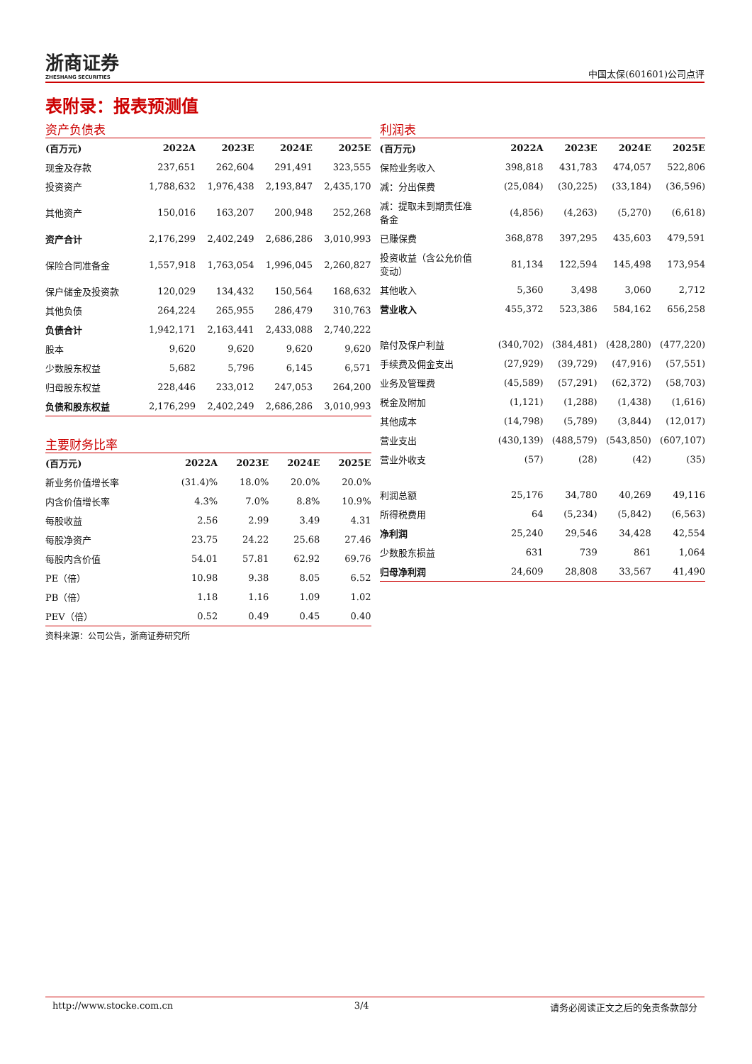浙商证券
ZHESHANG SECURITIES
中国太保(601601)公司点评
表附录：报表预测值
资产负债表
| (百万元) | 2022A | 2023E | 2024E | 2025E |
| --- | --- | --- | --- | --- |
| 现金及存款 | 237,651 | 262,604 | 291,491 | 323,555 |
| 投资资产 | 1,788,632 | 1,976,438 | 2,193,847 | 2,435,170 |
| 其他资产 | 150,016 | 163,207 | 200,948 | 252,268 |
| 资产合计 | 2,176,299 | 2,402,249 | 2,686,286 | 3,010,993 |
| 保险合同准备金 | 1,557,918 | 1,763,054 | 1,996,045 | 2,260,827 |
| 保户储金及投资款 | 120,029 | 134,432 | 150,564 | 168,632 |
| 其他负债 | 264,224 | 265,955 | 286,479 | 310,763 |
| 负债合计 | 1,942,171 | 2,163,441 | 2,433,088 | 2,740,222 |
| 股本 | 9,620 | 9,620 | 9,620 | 9,620 |
| 少数股东权益 | 5,682 | 5,796 | 6,145 | 6,571 |
| 归母股东权益 | 228,446 | 233,012 | 247,053 | 264,200 |
| 负债和股东权益 | 2,176,299 | 2,402,249 | 2,686,286 | 3,010,993 |
主要财务比率
| (百万元) | 2022A | 2023E | 2024E | 2025E |
| --- | --- | --- | --- | --- |
| 新业务价值增长率 | (31.4)% | 18.0% | 20.0% | 20.0% |
| 内含价值增长率 | 4.3% | 7.0% | 8.8% | 10.9% |
| 每股收益 | 2.56 | 2.99 | 3.49 | 4.31 |
| 每股净资产 | 23.75 | 24.22 | 25.68 | 27.46 |
| 每股内含价值 | 54.01 | 57.81 | 62.92 | 69.76 |
| PE（倍） | 10.98 | 9.38 | 8.05 | 6.52 |
| PB（倍） | 1.18 | 1.16 | 1.09 | 1.02 |
| PEV（倍） | 0.52 | 0.49 | 0.45 | 0.40 |
资料来源：公司公告，浙商证券研究所
利润表
| (百万元) | 2022A | 2023E | 2024E | 2025E |
| --- | --- | --- | --- | --- |
| 保险业务收入 | 398,818 | 431,783 | 474,057 | 522,806 |
| 减：分出保费 | (25,084) | (30,225) | (33,184) | (36,596) |
| 减：提取未到期责任准 备金 | (4,856) | (4,263) | (5,270) | (6,618) |
| 已赚保费 | 368,878 | 397,295 | 435,603 | 479,591 |
| 投资收益（含公允价值 变动） | 81,134 | 122,594 | 145,498 | 173,954 |
| 其他收入 | 5,360 | 3,498 | 3,060 | 2,712 |
| 营业收入 | 455,372 | 523,386 | 584,162 | 656,258 |
| 赔付及保户利益 | (340,702) | (384,481) | (428,280) | (477,220) |
| 手续费及佣金支出 | (27,929) | (39,729) | (47,916) | (57,551) |
| 业务及管理费 | (45,589) | (57,291) | (62,372) | (58,703) |
| 税金及附加 | (1,121) | (1,288) | (1,438) | (1,616) |
| 其他成本 | (14,798) | (5,789) | (3,844) | (12,017) |
| 营业支出 | (430,139) | (488,579) | (543,850) | (607,107) |
| 营业外收支 | (57) | (28) | (42) | (35) |
| 利润总额 | 25,176 | 34,780 | 40,269 | 49,116 |
| 所得税费用 | 64 | (5,234) | (5,842) | (6,563) |
| 净利润 | 25,240 | 29,546 | 34,428 | 42,554 |
| 少数股东损益 | 631 | 739 | 861 | 1,064 |
| 归母净利润 | 24,609 | 28,808 | 33,567 | 41,490 |
http://www.stocke.com.cn 3/4 请务必阅读正文之后的免责条款部分